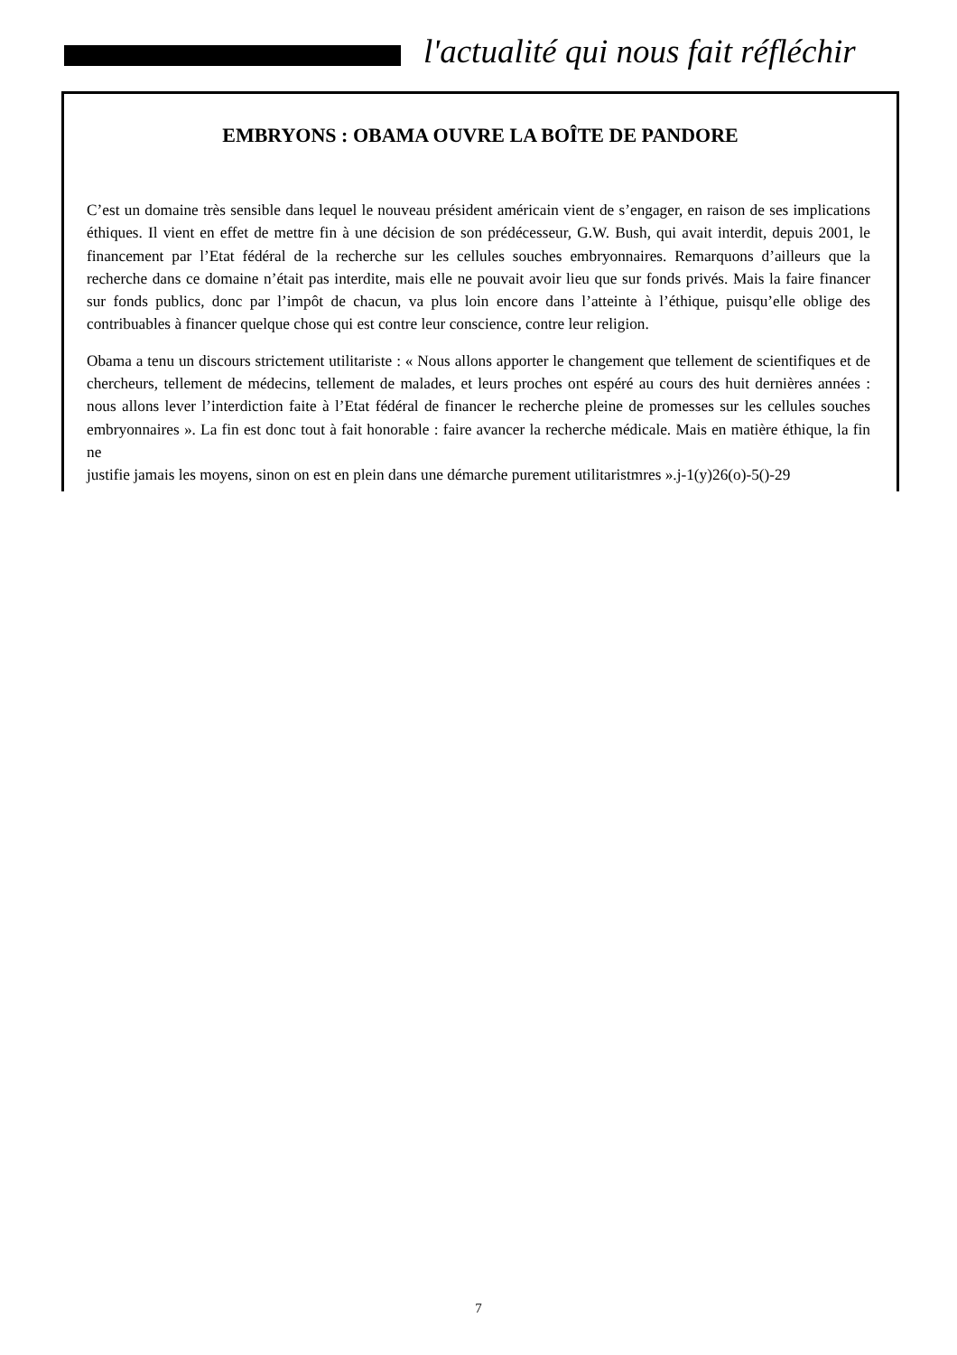l'actualité qui nous fait réfléchir
EMBRYONS : OBAMA OUVRE LA BOÎTE DE PANDORE
C’est un domaine très sensible dans lequel le nouveau président américain vient de s’engager, en raison de ses implications éthiques. Il vient en effet de mettre fin à une décision de son prédécesseur, G.W. Bush, qui avait interdit, depuis 2001, le financement par l’Etat fédéral de la recherche sur les cellules souches embryonnaires. Remarquons d’ailleurs que la recherche dans ce domaine n’était pas interdite, mais elle ne pouvait avoir lieu que sur fonds privés. Mais la faire financer sur fonds publics, donc par l’impôt de chacun, va plus loin encore dans l’atteinte à l’éthique, puisqu’elle oblige des contribuables à financer quelque chose qui est contre leur conscience, contre leur religion.
Obama a tenu un discours strictement utilitariste : « Nous allons apporter le changement que tellement de scientifiques et de chercheurs, tellement de médecins, tellement de malades, et leurs proches ont espéré au cours des huit dernières années : nous allons lever l’interdiction faite à l’Etat fédéral de financer le recherche pleine de promesses sur les cellules souches embryonnaires ». La fin est donc tout à fait honorable : faire avancer la recherche médicale. Mais en matière éthique, la fin ne
justifie jamais les moyens, sinon on est en plein dans une démarche purement utilitaristmres ».j-1(y)26(o)-5()-29
7